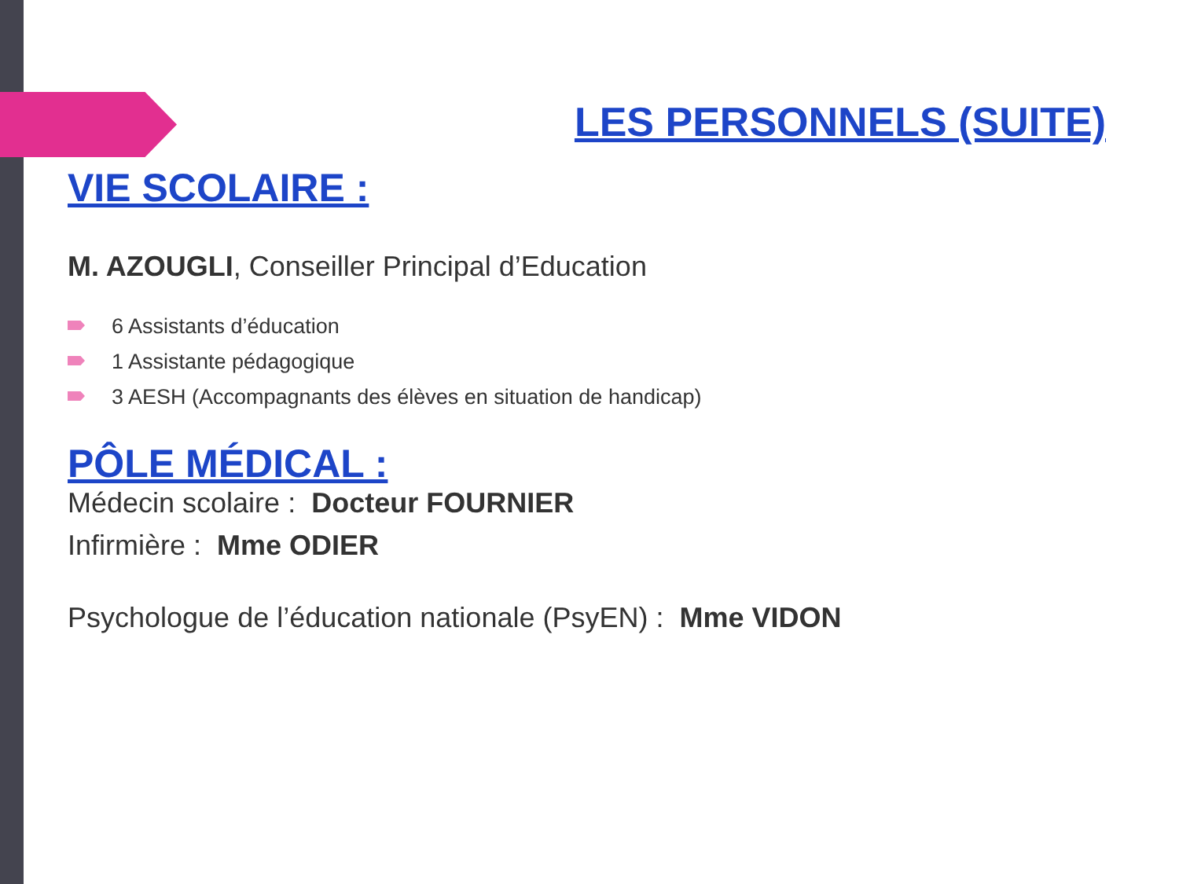LES PERSONNELS (SUITE)
VIE SCOLAIRE :
M. AZOUGLI, Conseiller Principal d’Education
6 Assistants d’éducation
1 Assistante pédagogique
3 AESH (Accompagnants des élèves en situation de handicap)
PÔLE MÉDICAL :
Médecin scolaire : Docteur FOURNIER
Infirmière : Mme ODIER
Psychologue de l’éducation nationale (PsyEN) : Mme VIDON